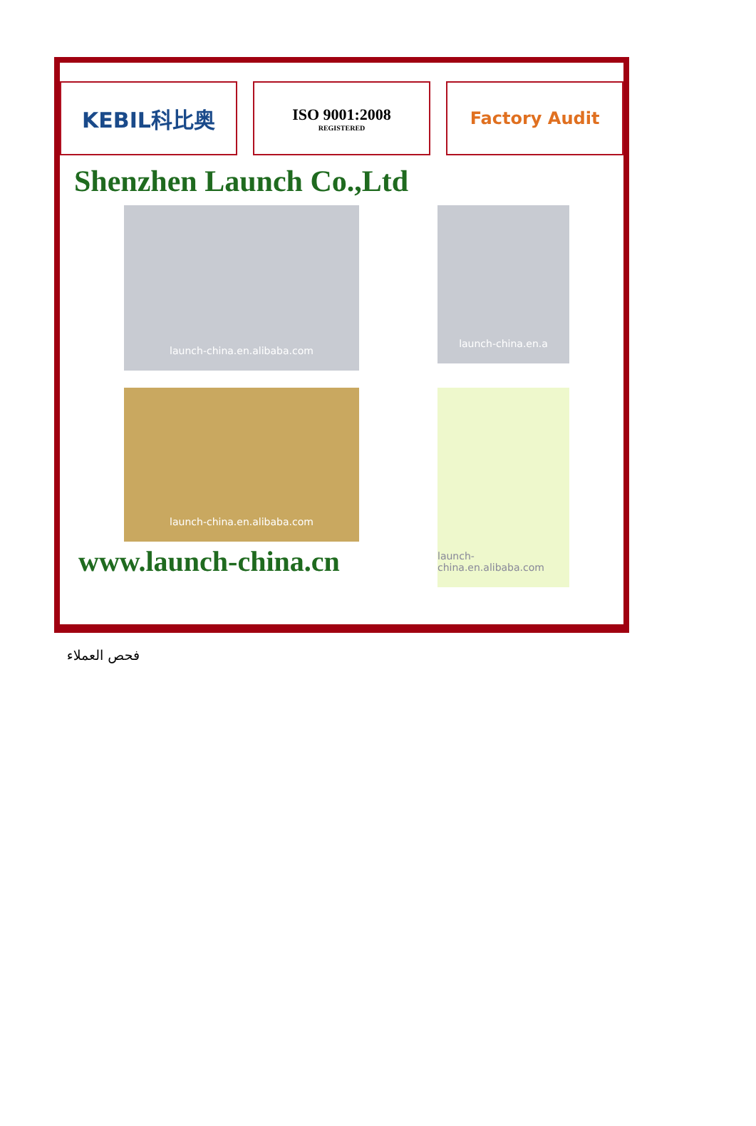KEBIL科比奥
ISO 9001:2008
REGISTERED
Factory Audit
Shenzhen Launch Co.,Ltd
launch-china.en.alibaba.com
launch-china.en.a
launch-china.en.alibaba.com
launch-china.en.alibaba.com
www.launch-china.cn
فحص العملاء